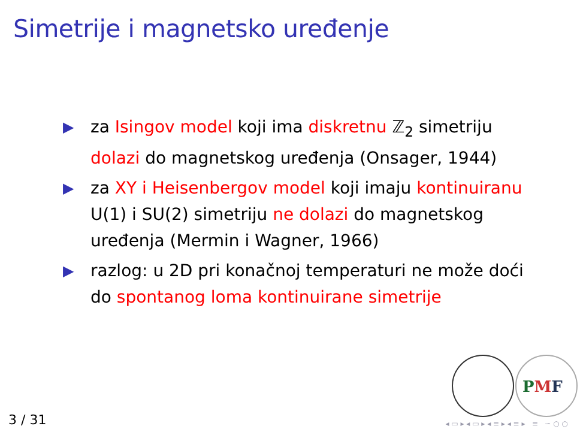Simetrije i magnetsko uređenje
▶ za Isingov model koji ima diskretnu ℤ<sub>2</sub> simetriju dolazi do magnetskog uređenja (Onsager, 1944)
▶ za XY i Heisenbergov model koji imaju kontinuiranu U(1) i SU(2) simetriju ne dolazi do magnetskog uređenja (Mermin i Wagner, 1966)
▶ razlog: u 2D pri konačnoj temperaturi ne može doći do spontanog loma kontinuirane simetrije
PMF
3 / 31
◂ ▭ ▸ ◂ ▭ ▸ ◂ ≡ ▸ ◂ ≡ ▸ ≡ ∽ ○ ○